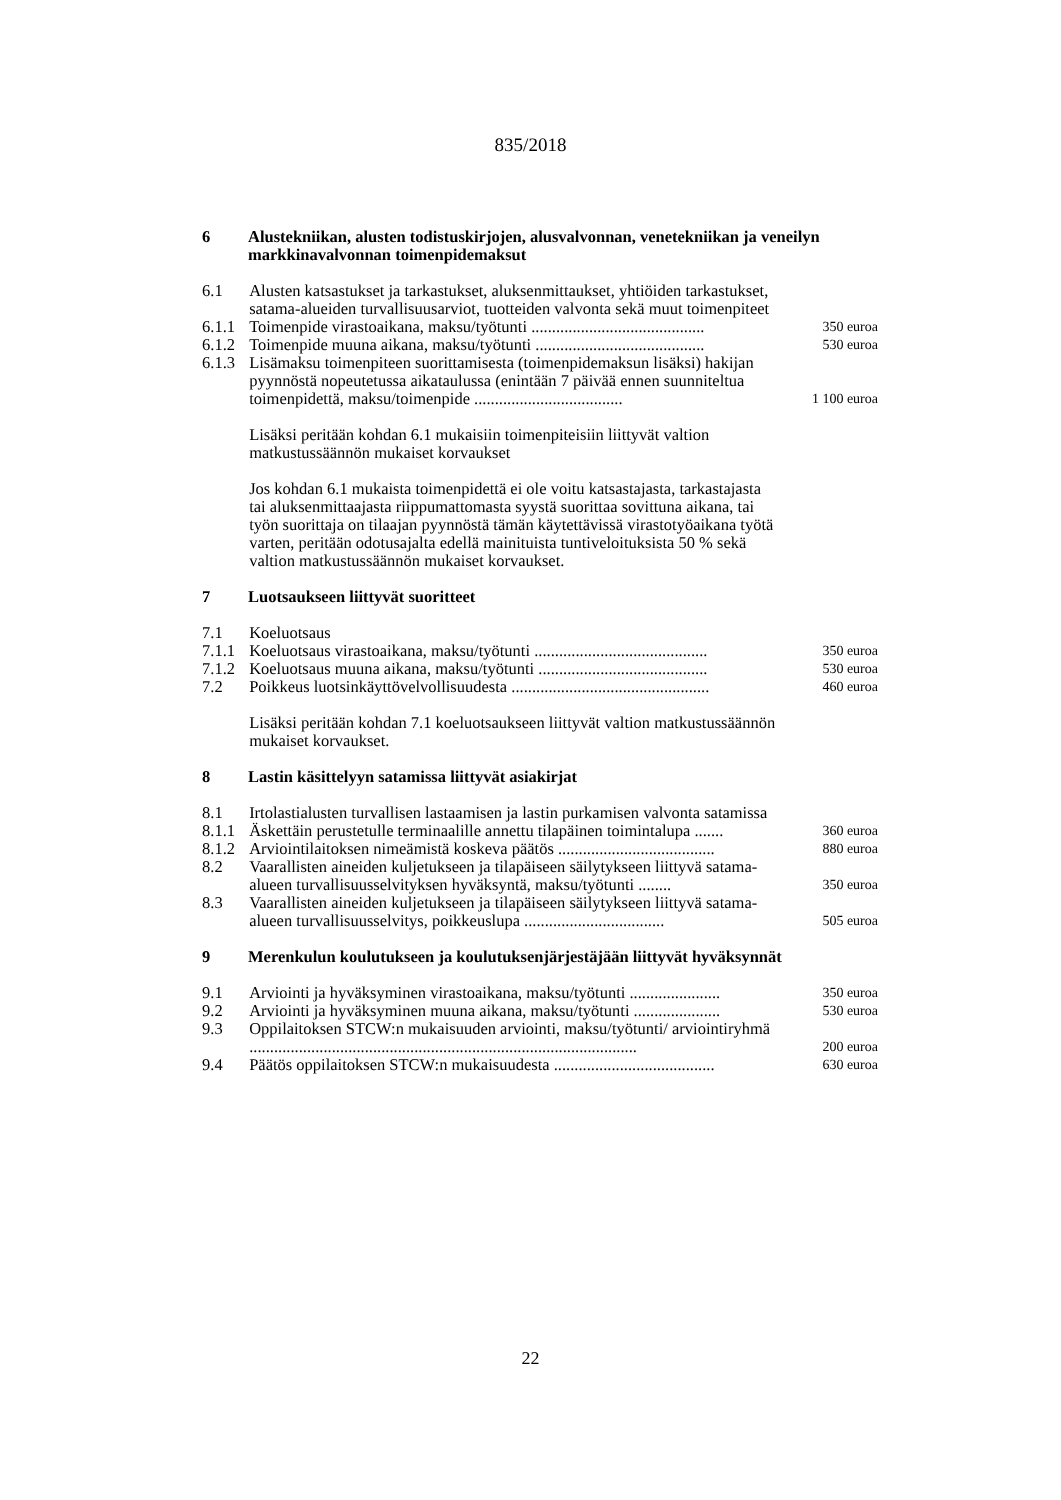835/2018
| 6 | Alustekniikan, alusten todistuskirjojen, alusvalvonnan, veneteknii­kan ja veneilyn markkinavalvonnan toimenpidemaksut | | |
| 6.1 | | Alusten katsastukset ja tarkastukset, aluksenmittaukset, yhtiöiden tarkastukset, satama-alueiden turvallisuusarviot, tuotteiden valvonta sekä muut toimenpiteet | |
| 6.1.1 | | Toimenpide virastoaikana, maksu/työtunti .......................................... | 350 euroa |
| 6.1.2 | | Toimenpide muuna aikana, maksu/työtunti ......................................... | 530 euroa |
| 6.1.3 | | Lisämaksu toimenpiteen suorittamisesta (toimenpidemaksun lisäksi) hakijan pyynnöstä nopeutetussa aikataulussa (enintään 7 päivää ennen suunniteltua toimenpidettä, maksu/toimenpide .................................... | 1 100 euroa |
| | | Lisäksi peritään kohdan 6.1 mukaisiin toimenpiteisiin liittyvät valtion matkustussäännön mukaiset korvaukset | |
| | | Jos kohdan 6.1 mukaista toimenpidettä ei ole voitu katsastajasta, tarkastajasta tai aluksenmittaajasta riippumattomasta syystä suorittaa sovittuna aikana, tai työn suorittaja on tilaajan pyynnöstä tämän käytettävissä virastotyöaikana työtä varten, peritään odotusajalta edellä mainituista tuntiveloituksista 50 % sekä valtion matkustussäännön mukaiset korvaukset. | |
| 7 | Luotsaukseen liittyvät suoritteet | | |
| 7.1 | | Koeluotsaus | |
| 7.1.1 | | Koeluotsaus virastoaikana, maksu/työtunti .......................................... | 350 euroa |
| 7.1.2 | | Koeluotsaus muuna aikana, maksu/työtunti ......................................... | 530 euroa |
| 7.2 | | Poikkeus luotsinkäyttövelvollisuudesta ................................................ | 460 euroa |
| | | Lisäksi peritään kohdan 7.1 koeluotsaukseen liittyvät valtion matkustussäännön mukaiset korvaukset. | |
| 8 | Lastin käsittelyyn satamissa liittyvät asiakirjat | | |
| 8.1 | | Irtolastialusten turvallisen lastaamisen ja lastin purkamisen valvonta satamissa | |
| 8.1.1 | | Äskettäin perustetulle terminaalille annettu tilapäinen toimintalupa ....... | 360 euroa |
| 8.1.2 | | Arviointilaitoksen nimeämistä koskeva päätös ...................................... | 880 euroa |
| 8.2 | | Vaarallisten aineiden kuljetukseen ja tilapäiseen säilytykseen liittyvä satama-alueen turvallisuusselvityksen hyväksyntä, maksu/työtunti ........ | 350 euroa |
| 8.3 | | Vaarallisten aineiden kuljetukseen ja tilapäiseen säilytykseen liittyvä satama-alueen turvallisuusselvitys, poikkeuslupa .................................. | 505 euroa |
| 9 | Merenkulun koulutukseen ja koulutuksenjärjestäjään liittyvät hyväksynnät | | |
| 9.1 | | Arviointi ja hyväksyminen virastoaikana, maksu/työtunti ...................... | 350 euroa |
| 9.2 | | Arviointi ja hyväksyminen muuna aikana, maksu/työtunti ..................... | 530 euroa |
| 9.3 | | Oppilaitoksen STCW:n mukaisuuden arviointi, maksu/työtunti/ arviointiryhmä .............................................................................................. | 200 euroa |
| 9.4 | | Päätös oppilaitoksen STCW:n mukaisuudesta ....................................... | 630 euroa |
22